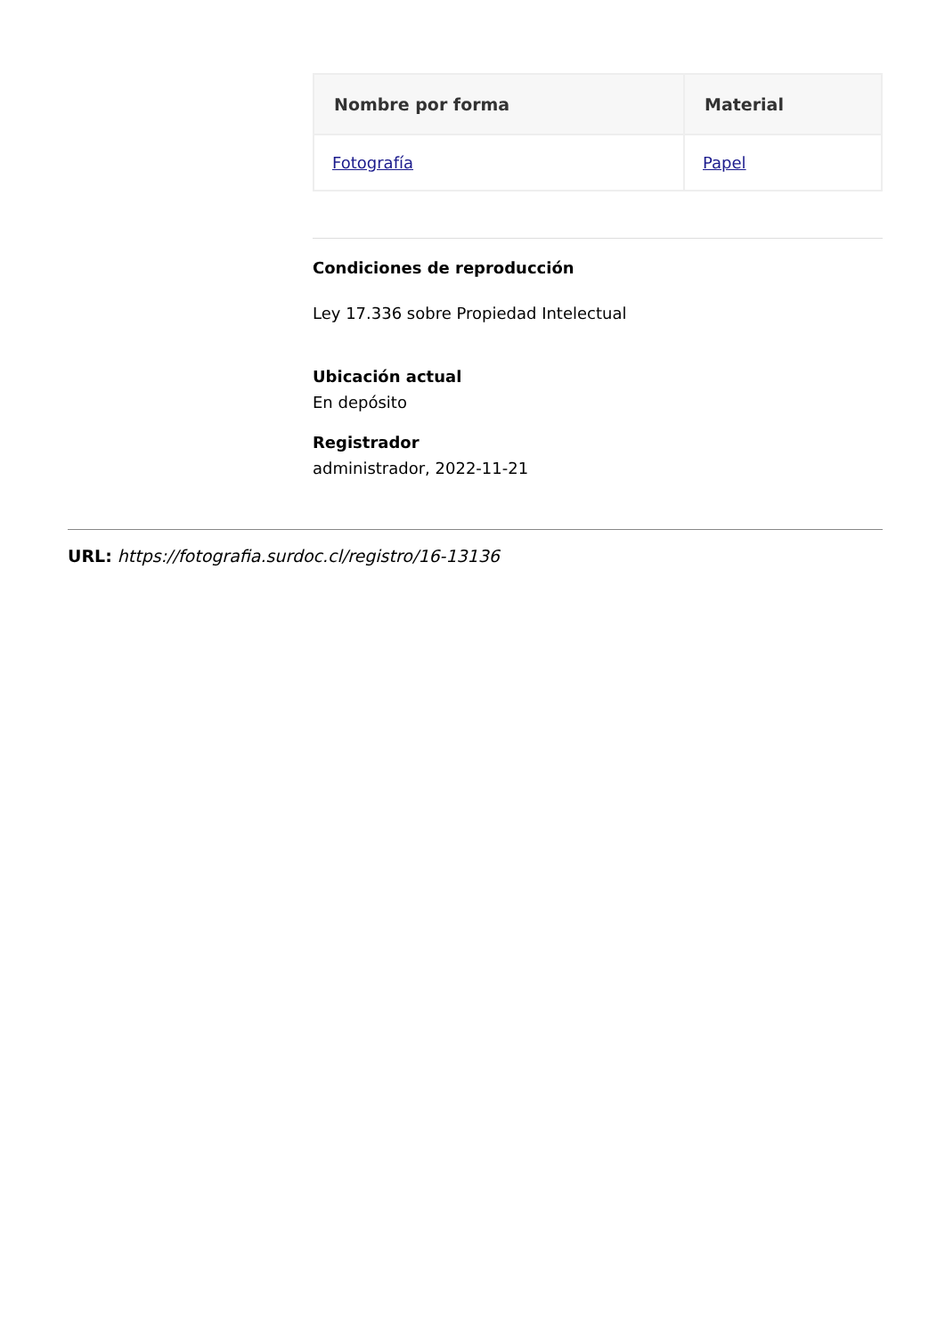| Nombre por forma | Material |
| --- | --- |
| Fotografía | Papel |
Condiciones de reproducción
Ley 17.336 sobre Propiedad Intelectual
Ubicación actual
En depósito
Registrador
administrador, 2022-11-21
URL: https://fotografia.surdoc.cl/registro/16-13136